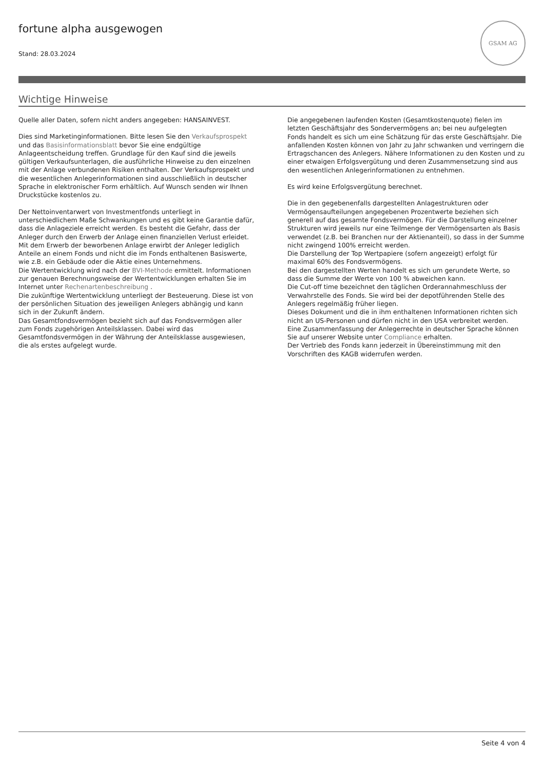fortune alpha ausgewogen
Stand: 28.03.2024
GSAM AG
Wichtige Hinweise
Quelle aller Daten, sofern nicht anders angegeben: HANSAINVEST.
Dies sind Marketinginformationen. Bitte lesen Sie den Verkaufsprospekt und das Basisinformationsblatt bevor Sie eine endgültige Anlageentscheidung treffen. Grundlage für den Kauf sind die jeweils gültigen Verkaufsunterlagen, die ausführliche Hinweise zu den einzelnen mit der Anlage verbundenen Risiken enthalten. Der Verkaufsprospekt und die wesentlichen Anlegerinformationen sind ausschließlich in deutscher Sprache in elektronischer Form erhältlich. Auf Wunsch senden wir Ihnen Druckstücke kostenlos zu.
Der Nettoinventarwert von Investmentfonds unterliegt in unterschiedlichem Maße Schwankungen und es gibt keine Garantie dafür, dass die Anlageziele erreicht werden. Es besteht die Gefahr, dass der Anleger durch den Erwerb der Anlage einen finanziellen Verlust erleidet.
Mit dem Erwerb der beworbenen Anlage erwirbt der Anleger lediglich Anteile an einem Fonds und nicht die im Fonds enthaltenen Basiswerte, wie z.B. ein Gebäude oder die Aktie eines Unternehmens.
Die Wertentwicklung wird nach der BVI-Methode ermittelt. Informationen zur genauen Berechnungsweise der Wertentwicklungen erhalten Sie im Internet unter Rechenartenbeschreibung .
Die zukünftige Wertentwicklung unterliegt der Besteuerung. Diese ist von der persönlichen Situation des jeweiligen Anlegers abhängig und kann sich in der Zukunft ändern.
Das Gesamtfondsvermögen bezieht sich auf das Fondsvermögen aller zum Fonds zugehörigen Anteilsklassen. Dabei wird das Gesamtfondsvermögen in der Währung der Anteilsklasse ausgewiesen, die als erstes aufgelegt wurde.
Die angegebenen laufenden Kosten (Gesamtkostenquote) fielen im letzten Geschäftsjahr des Sondervermögens an; bei neu aufgelegten Fonds handelt es sich um eine Schätzung für das erste Geschäftsjahr. Die anfallenden Kosten können von Jahr zu Jahr schwanken und verringern die Ertragschancen des Anlegers. Nähere Informationen zu den Kosten und zu einer etwaigen Erfolgsvergütung und deren Zusammensetzung sind aus den wesentlichen Anlegerinformationen zu entnehmen.
Es wird keine Erfolgsvergütung berechnet.
Die in den gegebenenfalls dargestellten Anlagestrukturen oder Vermögensaufteilungen angegebenen Prozentwerte beziehen sich generell auf das gesamte Fondsvermögen. Für die Darstellung einzelner Strukturen wird jeweils nur eine Teilmenge der Vermögensarten als Basis verwendet (z.B. bei Branchen nur der Aktienanteil), so dass in der Summe nicht zwingend 100% erreicht werden.
Die Darstellung der Top Wertpapiere (sofern angezeigt) erfolgt für maximal 60% des Fondsvermögens.
Bei den dargestellten Werten handelt es sich um gerundete Werte, so dass die Summe der Werte von 100 % abweichen kann.
Die Cut-off time bezeichnet den täglichen Orderannahmeschluss der Verwahrstelle des Fonds. Sie wird bei der depotführenden Stelle des Anlegers regelmäßig früher liegen.
Dieses Dokument und die in ihm enthaltenen Informationen richten sich nicht an US-Personen und dürfen nicht in den USA verbreitet werden.
Eine Zusammenfassung der Anlegerrechte in deutscher Sprache können Sie auf unserer Website unter Compliance erhalten.
Der Vertrieb des Fonds kann jederzeit in Übereinstimmung mit den Vorschriften des KAGB widerrufen werden.
Seite 4 von 4